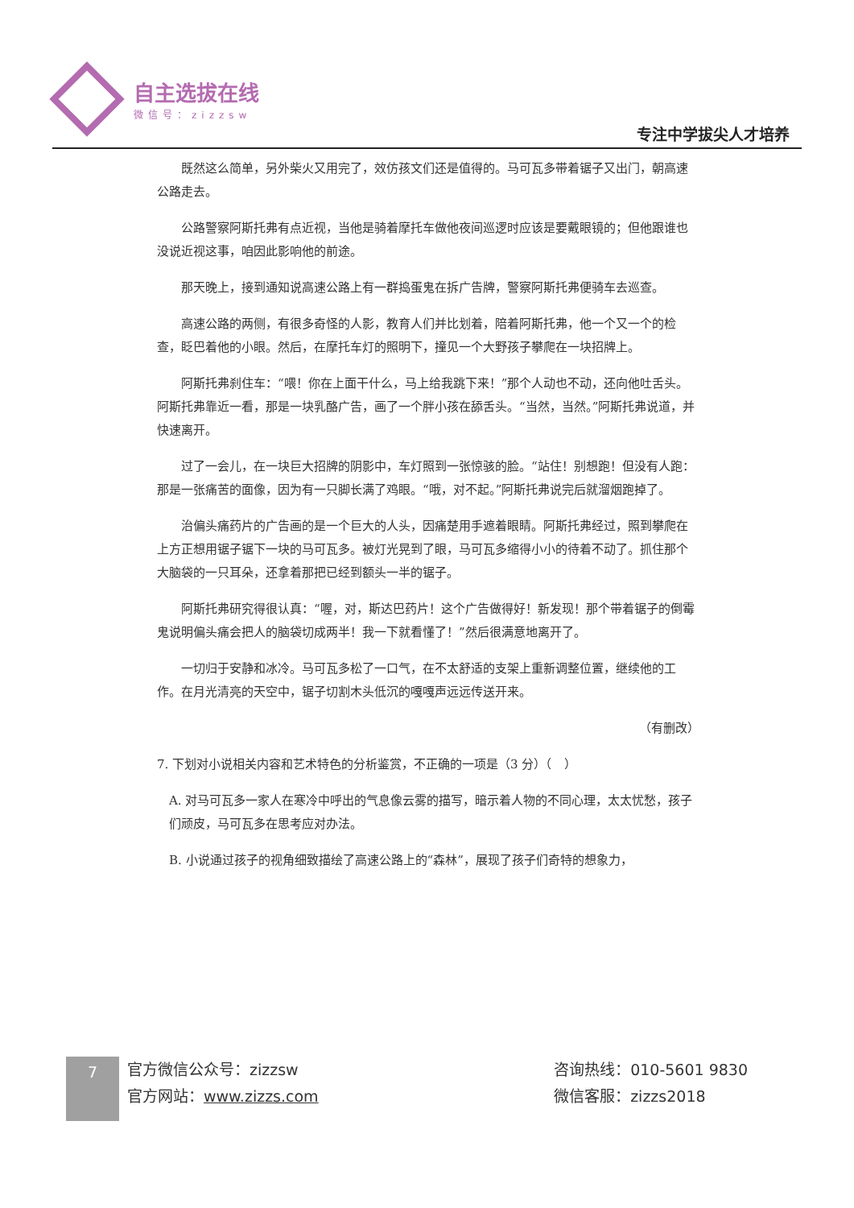自主选拔在线
微信号：zizzsw
专注中学拔尖人才培养
既然这么简单，另外柴火又用完了，效仿孩文们还是值得的。马可瓦多带着锯子又出门，朝高速公路走去。
公路警察阿斯托弗有点近视，当他是骑着摩托车做他夜间巡逻时应该是要戴眼镜的；但他跟谁也没说近视这事，咱因此影响他的前途。
那天晚上，接到通知说高速公路上有一群捣蛋鬼在拆广告牌，警察阿斯托弗便骑车去巡查。
高速公路的两侧，有很多奇怪的人影，教育人们并比划着，陪着阿斯托弗，他一个又一个的检查，眨巴着他的小眼。然后，在摩托车灯的照明下，撞见一个大野孩子攀爬在一块招牌上。
阿斯托弗刹住车：“喂！你在上面干什么，马上给我跳下来！”那个人动也不动，还向他吐舌头。阿斯托弗靠近一看，那是一块乳酪广告，画了一个胖小孩在舔舌头。“当然，当然。”阿斯托弗说道，并快速离开。
过了一会儿，在一块巨大招牌的阴影中，车灯照到一张惊骇的脸。“站住！别想跑！但没有人跑：那是一张痛苦的面像，因为有一只脚长满了鸡眼。“哦，对不起。”阿斯托弗说完后就溜烟跑掉了。
治偏头痛药片的广告画的是一个巨大的人头，因痛楚用手遮着眼睛。阿斯托弗经过，照到攀爬在上方正想用锯子锯下一块的马可瓦多。被灯光晃到了眼，马可瓦多缩得小小的待着不动了。抓住那个大脑袋的一只耳朵，还拿着那把已经到额头一半的锯子。
阿斯托弗研究得很认真：“喔，对，斯达巴药片！这个广告做得好！新发现！那个带着锯子的倒霉鬼说明偏头痛会把人的脑袋切成两半！我一下就看懂了！”然后很满意地离开了。
一切归于安静和冰冷。马可瓦多松了一口气，在不太舒适的支架上重新调整位置，继续他的工作。在月光清亮的天空中，锯子切割木头低沉的嘎嘎声远远传送开来。
（有删改）
7. 下划对小说相关内容和艺术特色的分析鉴赏，不正确的一项是（3 分）（　）
A. 对马可瓦多一家人在寒冷中呼出的气息像云雾的描写，暗示着人物的不同心理，太太忧愁，孩子们顽皮，马可瓦多在思考应对办法。
B. 小说通过孩子的视角细致描绘了高速公路上的“森林”，展现了孩子们奇特的想象力，
7
官方微信公众号：zizzsw
官方网站：www.zizzs.com
咨询热线：010-5601 9830
微信客服：zizzs2018